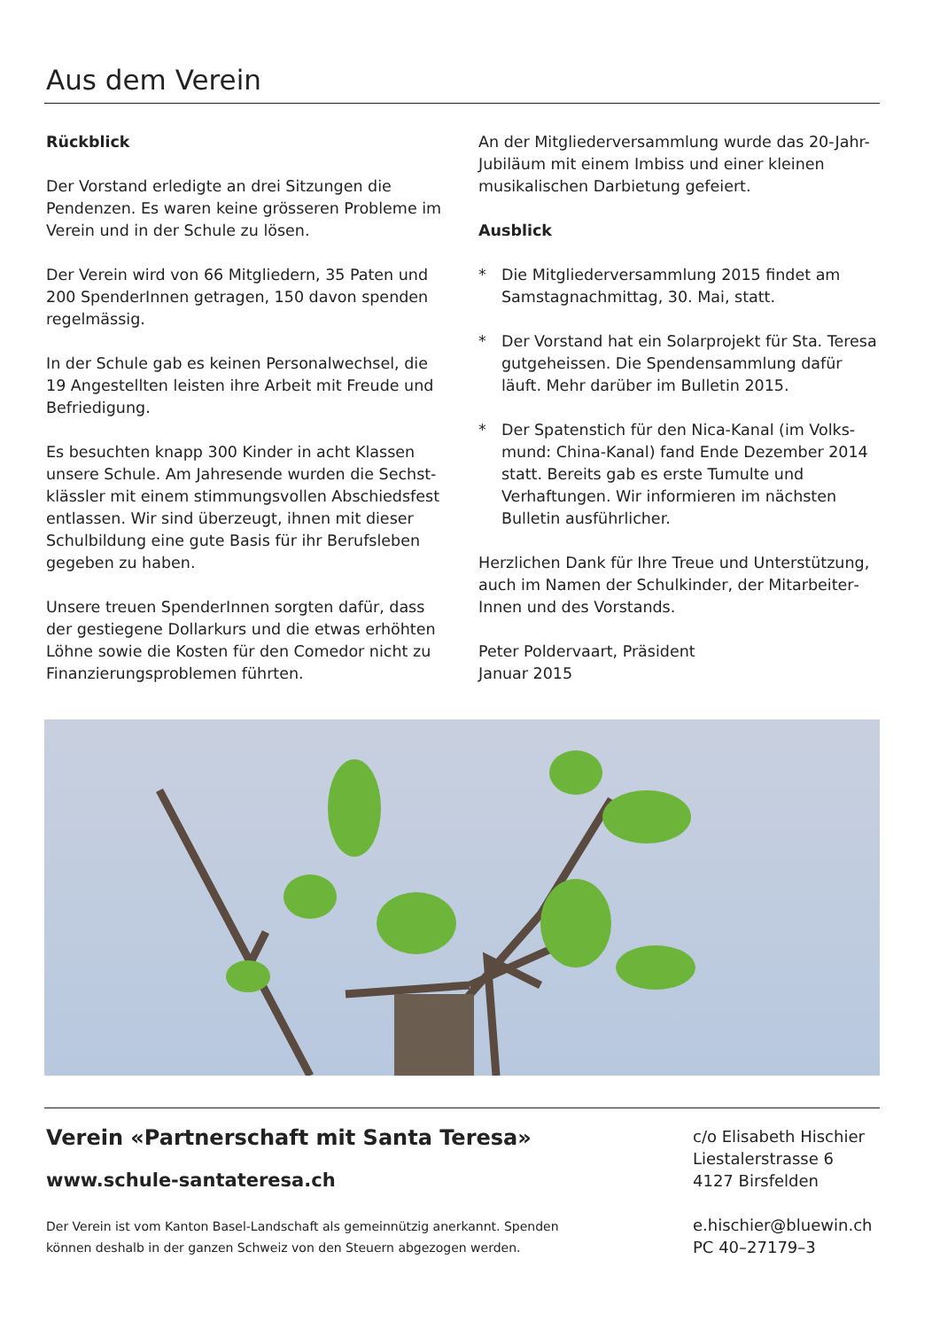Aus dem Verein
Rückblick
Der Vorstand erledigte an drei Sitzungen die Pendenzen. Es waren keine grösseren Probleme im Verein und in der Schule zu lösen.
Der Verein wird von 66 Mitgliedern, 35 Paten und 200 SpenderInnen getragen, 150 davon spenden regelmässig.
In der Schule gab es keinen Personalwechsel, die 19 Angestellten leisten ihre Arbeit mit Freude und Befriedigung.
Es besuchten knapp 300 Kinder in acht Klassen unsere Schule. Am Jahresende wurden die Sechst­klässler mit einem stimmungsvollen Abschiedsfest entlassen. Wir sind überzeugt, ihnen mit dieser Schulbildung eine gute Basis für ihr Berufsleben gegeben zu haben.
Unsere treuen SpenderInnen sorgten dafür, dass der gestiegene Dollarkurs und die etwas erhöhten Löhne sowie die Kosten für den Comedor nicht zu Finanzierungsproblemen führten.
An der Mitgliederversammlung wurde das 20-Jahr-Jubiläum mit einem Imbiss und einer kleinen musika­lischen Darbietung gefeiert.
Ausblick
* Die Mitgliederversammlung 2015 findet am Samstagnachmittag, 30. Mai, statt.
* Der Vorstand hat ein Solarprojekt für Sta. Teresa gutgeheissen. Die Spendensammlung dafür läuft. Mehr darüber im Bulletin 2015.
* Der Spatenstich für den Nica-Kanal (im Volks­mund: China-Kanal) fand Ende Dezember 2014 statt. Bereits gab es erste Tumulte und Verhaftungen. Wir informieren im nächsten Bulletin ausführlicher.
Herzlichen Dank für Ihre Treue und Unterstützung, auch im Namen der Schulkinder, der Mitarbeiter­Innen und des Vorstands.
Peter Poldervaart, Präsident
Januar 2015
Verein «Partnerschaft mit Santa Teresa»
www.schule-santateresa.ch
Der Verein ist vom Kanton Basel-Landschaft als gemeinnützig anerkannt. Spenden
können deshalb in der ganzen Schweiz von den Steuern abgezogen werden.
c/o Elisabeth Hischier
Liestalerstrasse 6
4127 Birsfelden
e.hischier@bluewin.ch
PC 40–27179–3